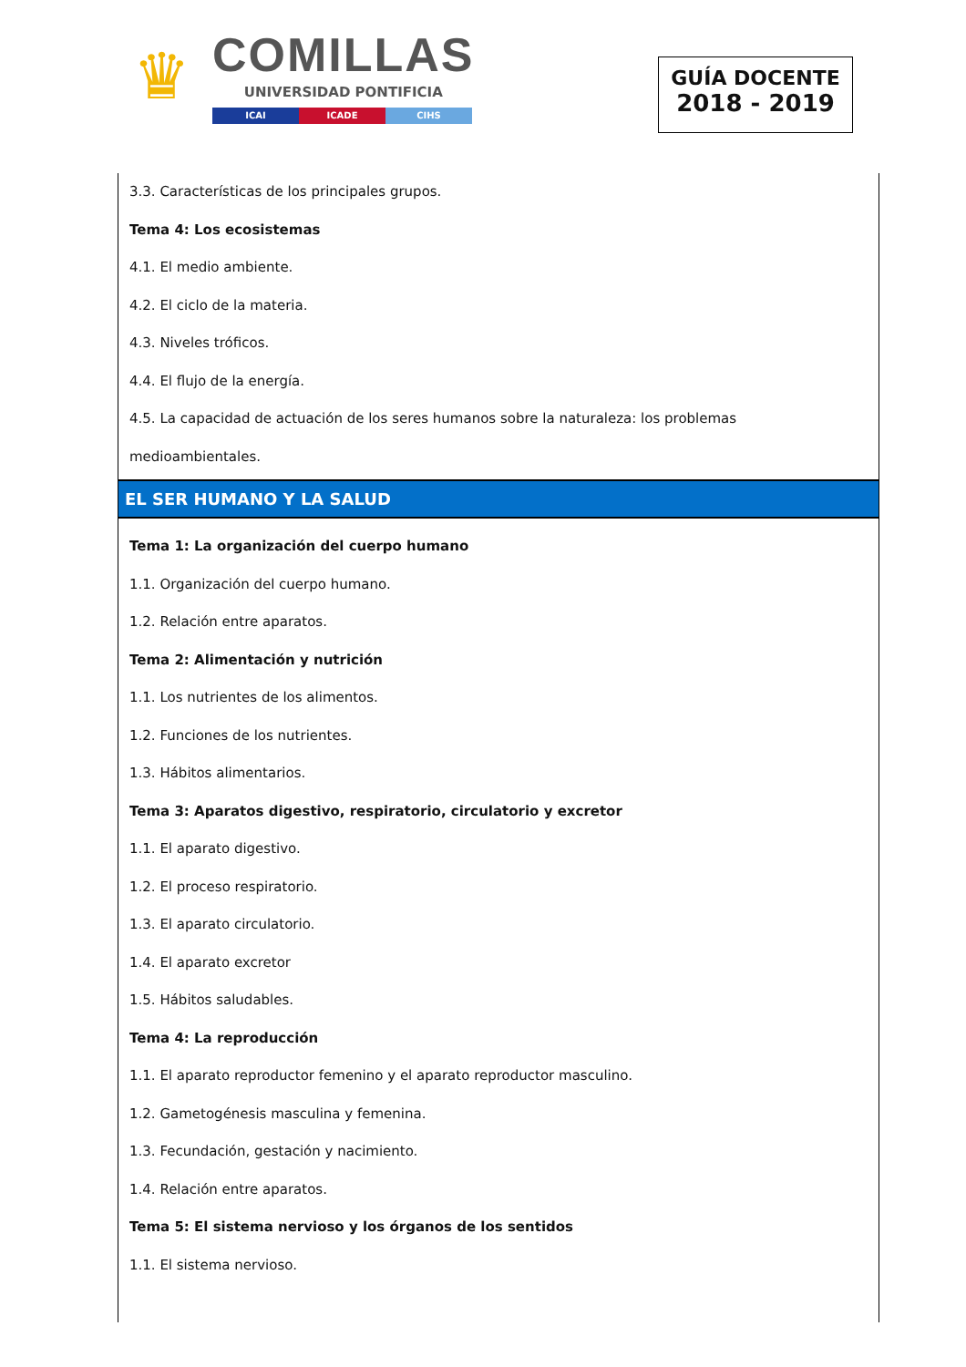♛
COMILLAS
UNIVERSIDAD PONTIFICIA
ICAI ICADE CIHS
GUÍA DOCENTE
2018 - 2019
3.3. Características de los principales grupos.
Tema 4: Los ecosistemas
4.1. El medio ambiente.
4.2. El ciclo de la materia.
4.3. Niveles tróficos.
4.4. El flujo de la energía.
4.5. La capacidad de actuación de los seres humanos sobre la naturaleza: los problemas medioambientales.
EL SER HUMANO Y LA SALUD
Tema 1: La organización del cuerpo humano
1.1. Organización del cuerpo humano.
1.2. Relación entre aparatos.
Tema 2: Alimentación y nutrición
1.1. Los nutrientes de los alimentos.
1.2. Funciones de los nutrientes.
1.3. Hábitos alimentarios.
Tema 3: Aparatos digestivo, respiratorio, circulatorio y excretor
1.1. El aparato digestivo.
1.2. El proceso respiratorio.
1.3. El aparato circulatorio.
1.4. El aparato excretor
1.5. Hábitos saludables.
Tema 4: La reproducción
1.1. El aparato reproductor femenino y el aparato reproductor masculino.
1.2. Gametogénesis masculina y femenina.
1.3. Fecundación, gestación y nacimiento.
1.4. Relación entre aparatos.
Tema 5: El sistema nervioso y los órganos de los sentidos
1.1. El sistema nervioso.